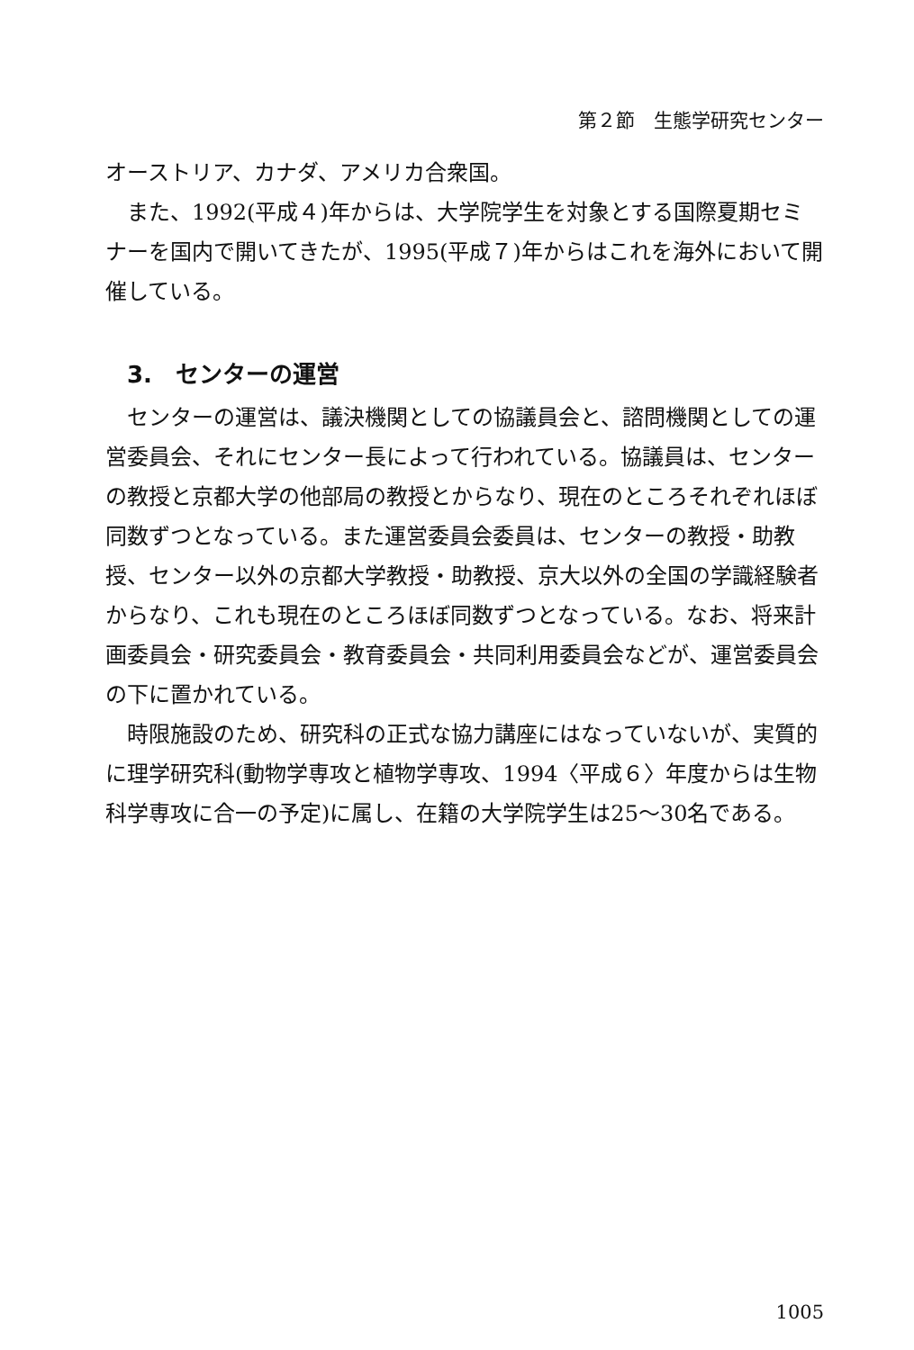第２節　生態学研究センター
オーストリア、カナダ、アメリカ合衆国。
また、1992(平成４)年からは、大学院学生を対象とする国際夏期セミナーを国内で開いてきたが、1995(平成７)年からはこれを海外において開催している。
3.　センターの運営
センターの運営は、議決機関としての協議員会と、諮問機関としての運営委員会、それにセンター長によって行われている。協議員は、センターの教授と京都大学の他部局の教授とからなり、現在のところそれぞれほぼ同数ずつとなっている。また運営委員会委員は、センターの教授・助教授、センター以外の京都大学教授・助教授、京大以外の全国の学識経験者からなり、これも現在のところほぼ同数ずつとなっている。なお、将来計画委員会・研究委員会・教育委員会・共同利用委員会などが、運営委員会の下に置かれている。
時限施設のため、研究科の正式な協力講座にはなっていないが、実質的に理学研究科(動物学専攻と植物学専攻、1994〈平成６〉年度からは生物科学専攻に合一の予定)に属し、在籍の大学院学生は25〜30名である。
1005